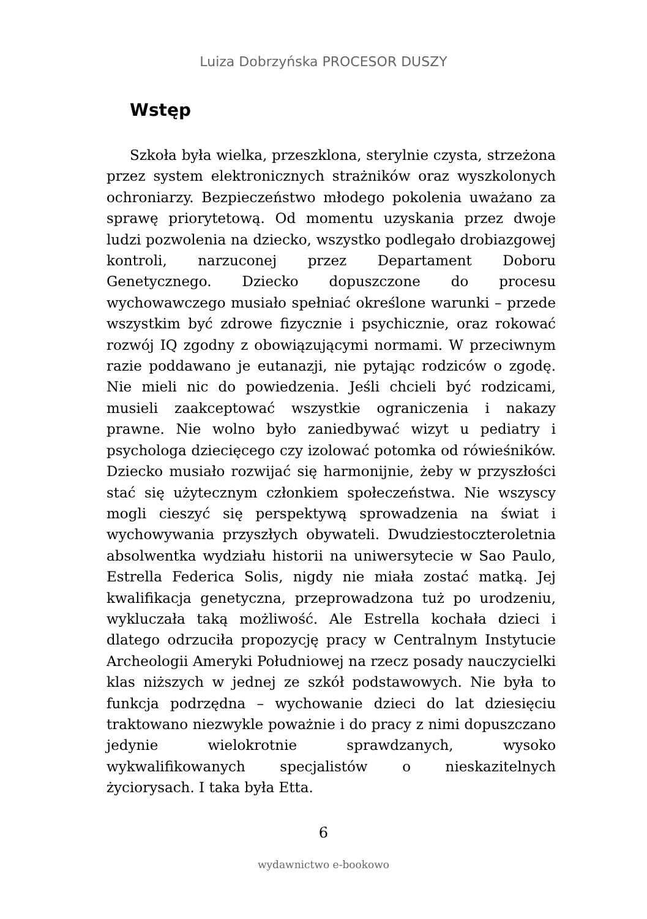Luiza Dobrzyńska PROCESOR DUSZY
Wstęp
Szkoła była wielka, przeszklona, sterylnie czysta, strzeżona przez system elektronicznych strażników oraz wyszkolonych ochroniarzy. Bezpieczeństwo młodego pokolenia uważano za sprawę priorytetową. Od momentu uzyskania przez dwoje ludzi pozwolenia na dziecko, wszystko podlegało drobiazgowej kontroli, narzuconej przez Departament Doboru Genetycznego. Dziecko dopuszczone do procesu wychowawczego musiało spełniać określone warunki – przede wszystkim być zdrowe fizycznie i psychicznie, oraz rokować rozwój IQ zgodny z obowiązującymi normami. W przeciwnym razie poddawano je eutanazji, nie pytając rodziców o zgodę. Nie mieli nic do powiedzenia. Jeśli chcieli być rodzicami, musieli zaakceptować wszystkie ograniczenia i nakazy prawne. Nie wolno było zaniedbywać wizyt u pediatry i psychologa dziecięcego czy izolować potomka od rówieśników. Dziecko musiało rozwijać się harmonijnie, żeby w przyszłości stać się użytecznym członkiem społeczeństwa. Nie wszyscy mogli cieszyć się perspektywą sprowadzenia na świat i wychowywania przyszłych obywateli. Dwudziestoczteroletnia absolwentka wydziału historii na uniwersytecie w Sao Paulo, Estrella Federica Solis, nigdy nie miała zostać matką. Jej kwalifikacja genetyczna, przeprowadzona tuż po urodzeniu, wykluczała taką możliwość. Ale Estrella kochała dzieci i dlatego odrzuciła propozycję pracy w Centralnym Instytucie Archeologii Ameryki Południowej na rzecz posady nauczycielki klas niższych w jednej ze szkół podstawowych. Nie była to funkcja podrzędna – wychowanie dzieci do lat dziesięciu traktowano niezwykle poważnie i do pracy z nimi dopuszczano jedynie wielokrotnie sprawdzanych, wysoko wykwalifikowanych specjalistów o nieskazitelnych życiorysach. I taka była Etta.
6
wydawnictwo e-bookowo